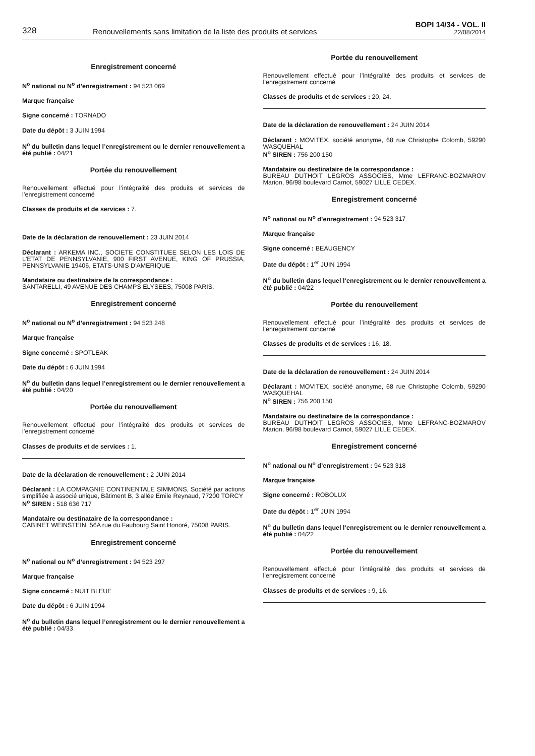328
Renouvellements sans limitation de la liste des produits et services
BOPI 14/34 - VOL. II
22/08/2014
Enregistrement concerné
N<sup>o</sup> national ou N<sup>o</sup> d’enregistrement : 94 523 069
Marque française
Signe concerné : TORNADO
Date du dépôt : 3 JUIN 1994
N<sup>o</sup> du bulletin dans lequel l’enregistrement ou le dernier renouvellement a été publié : 04/21
Portée du renouvellement
Renouvellement effectué pour l’intégralité des produits et services de l’enregistrement concerné
Classes de produits et de services : 7.
Date de la déclaration de renouvellement : 23 JUIN 2014
Déclarant : ARKEMA INC., SOCIETE CONSTITUEE SELON LES LOIS DE L'ETAT DE PENNSYLVANIE, 900 FIRST AVENUE, KING OF PRUSSIA, PENNSYLVANIE 19406, ETATS-UNIS D'AMERIQUE
Mandataire ou destinataire de la correspondance :
SANTARELLI, 49 AVENUE DES CHAMPS ELYSEES, 75008 PARIS.
Enregistrement concerné
N<sup>o</sup> national ou N<sup>o</sup> d’enregistrement : 94 523 248
Marque française
Signe concerné : SPOTLEAK
Date du dépôt : 6 JUIN 1994
N<sup>o</sup> du bulletin dans lequel l’enregistrement ou le dernier renouvellement a été publié : 04/20
Portée du renouvellement
Renouvellement effectué pour l’intégralité des produits et services de l’enregistrement concerné
Classes de produits et de services : 1.
Date de la déclaration de renouvellement : 2 JUIN 2014
Déclarant : LA COMPAGNIE CONTINENTALE SIMMONS, Société par actions simplifiée à associé unique, Bâtiment B, 3 allée Emile Reynaud, 77200 TORCY
N<sup>o</sup> SIREN : 518 636 717
Mandataire ou destinataire de la correspondance :
CABINET WEINSTEIN, 56A rue du Faubourg Saint Honoré, 75008 PARIS.
Enregistrement concerné
N<sup>o</sup> national ou N<sup>o</sup> d’enregistrement : 94 523 297
Marque française
Signe concerné : NUIT BLEUE
Date du dépôt : 6 JUIN 1994
N<sup>o</sup> du bulletin dans lequel l’enregistrement ou le dernier renouvellement a été publié : 04/33
Portée du renouvellement
Renouvellement effectué pour l’intégralité des produits et services de l’enregistrement concerné
Classes de produits et de services : 20, 24.
Date de la déclaration de renouvellement : 24 JUIN 2014
Déclarant : MOVITEX, société anonyme, 68 rue Christophe Colomb, 59290 WASQUEHAL
N<sup>o</sup> SIREN : 756 200 150
Mandataire ou destinataire de la correspondance :
BUREAU DUTHOIT LEGROS ASSOCIES, Mme LEFRANC-BOZMAROV Marion, 96/98 boulevard Carnot, 59027 LILLE CEDEX.
Enregistrement concerné
N<sup>o</sup> national ou N<sup>o</sup> d’enregistrement : 94 523 317
Marque française
Signe concerné : BEAUGENCY
Date du dépôt : 1<sup>er</sup> JUIN 1994
N<sup>o</sup> du bulletin dans lequel l’enregistrement ou le dernier renouvellement a été publié : 04/22
Portée du renouvellement
Renouvellement effectué pour l’intégralité des produits et services de l’enregistrement concerné
Classes de produits et de services : 16, 18.
Date de la déclaration de renouvellement : 24 JUIN 2014
Déclarant : MOVITEX, société anonyme, 68 rue Christophe Colomb, 59290 WASQUEHAL
N<sup>o</sup> SIREN : 756 200 150
Mandataire ou destinataire de la correspondance :
BUREAU DUTHOIT LEGROS ASSOCIES, Mme LEFRANC-BOZMAROV Marion, 96/98 boulevard Carnot, 59027 LILLE CEDEX.
Enregistrement concerné
N<sup>o</sup> national ou N<sup>o</sup> d’enregistrement : 94 523 318
Marque française
Signe concerné : ROBOLUX
Date du dépôt : 1<sup>er</sup> JUIN 1994
N<sup>o</sup> du bulletin dans lequel l’enregistrement ou le dernier renouvellement a été publié : 04/22
Portée du renouvellement
Renouvellement effectué pour l’intégralité des produits et services de l’enregistrement concerné
Classes de produits et de services : 9, 16.